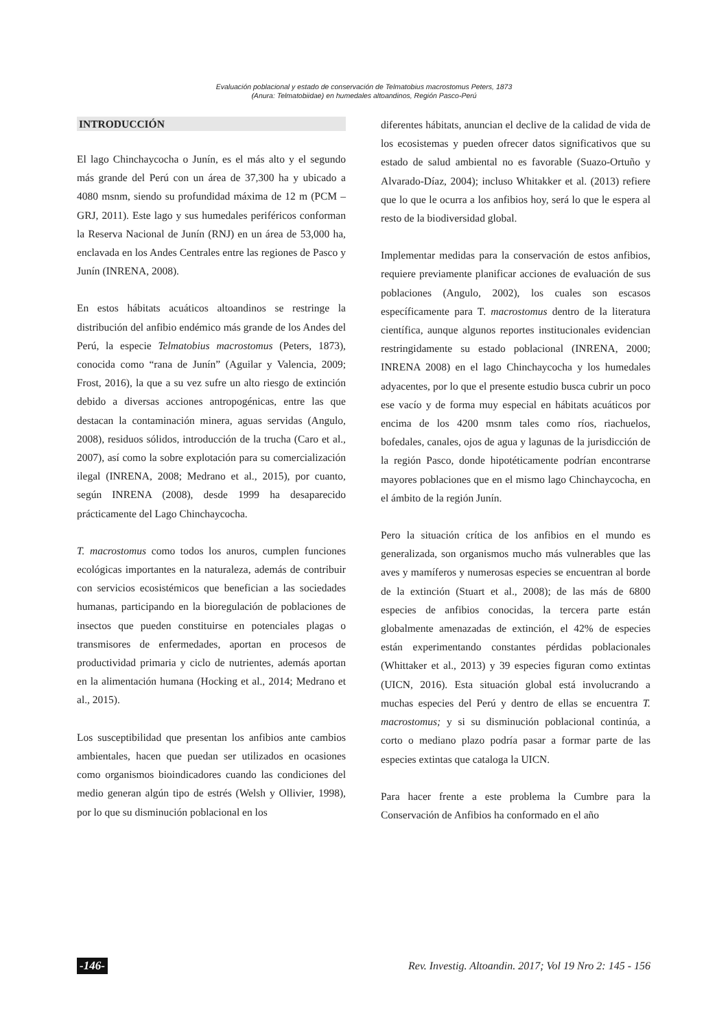Evaluación poblacional y estado de conservación de Telmatobius macrostomus Peters, 1873
(Anura: Telmatobiidae) en humedales altoandinos, Región Pasco-Perú
INTRODUCCIÓN
El lago Chinchaycocha o Junín, es el más alto y el segundo más grande del Perú con un área de 37,300 ha y ubicado a 4080 msnm, siendo su profundidad máxima de 12 m (PCM – GRJ, 2011). Este lago y sus humedales periféricos conforman la Reserva Nacional de Junín (RNJ) en un área de 53,000 ha, enclavada en los Andes Centrales entre las regiones de Pasco y Junín (INRENA, 2008).
En estos hábitats acuáticos altoandinos se restringe la distribución del anfibio endémico más grande de los Andes del Perú, la especie Telmatobius macrostomus (Peters, 1873), conocida como “rana de Junín” (Aguilar y Valencia, 2009; Frost, 2016), la que a su vez sufre un alto riesgo de extinción debido a diversas acciones antropogénicas, entre las que destacan la contaminación minera, aguas servidas (Angulo, 2008), residuos sólidos, introducción de la trucha (Caro et al., 2007), así como la sobre explotación para su comercialización ilegal (INRENA, 2008; Medrano et al., 2015), por cuanto, según INRENA (2008), desde 1999 ha desaparecido prácticamente del Lago Chinchaycocha.
T. macrostomus como todos los anuros, cumplen funciones ecológicas importantes en la naturaleza, además de contribuir con servicios ecosistémicos que benefician a las sociedades humanas, participando en la bioregulación de poblaciones de insectos que pueden constituirse en potenciales plagas o transmisores de enfermedades, aportan en procesos de productividad primaria y ciclo de nutrientes, además aportan en la alimentación humana (Hocking et al., 2014; Medrano et al., 2015).
Los susceptibilidad que presentan los anfibios ante cambios ambientales, hacen que puedan ser utilizados en ocasiones como organismos bioindicadores cuando las condiciones del medio generan algún tipo de estrés (Welsh y Ollivier, 1998), por lo que su disminución poblacional en los
diferentes hábitats, anuncian el declive de la calidad de vida de los ecosistemas y pueden ofrecer datos significativos que su estado de salud ambiental no es favorable (Suazo-Ortuño y Alvarado-Díaz, 2004); incluso Whitakker et al. (2013) refiere que lo que le ocurra a los anfibios hoy, será lo que le espera al resto de la biodiversidad global.
Implementar medidas para la conservación de estos anfibios, requiere previamente planificar acciones de evaluación de sus poblaciones (Angulo, 2002), los cuales son escasos específicamente para T. macrostomus dentro de la literatura científica, aunque algunos reportes institucionales evidencian restringidamente su estado poblacional (INRENA, 2000; INRENA 2008) en el lago Chinchaycocha y los humedales adyacentes, por lo que el presente estudio busca cubrir un poco ese vacío y de forma muy especial en hábitats acuáticos por encima de los 4200 msnm tales como ríos, riachuelos, bofedales, canales, ojos de agua y lagunas de la jurisdicción de la región Pasco, donde hipotéticamente podrían encontrarse mayores poblaciones que en el mismo lago Chinchaycocha, en el ámbito de la región Junín.
Pero la situación crítica de los anfibios en el mundo es generalizada, son organismos mucho más vulnerables que las aves y mamíferos y numerosas especies se encuentran al borde de la extinción (Stuart et al., 2008); de las más de 6800 especies de anfibios conocidas, la tercera parte están globalmente amenazadas de extinción, el 42% de especies están experimentando constantes pérdidas poblacionales (Whittaker et al., 2013) y 39 especies figuran como extintas (UICN, 2016). Esta situación global está involucrando a muchas especies del Perú y dentro de ellas se encuentra T. macrostomus; y si su disminución poblacional continúa, a corto o mediano plazo podría pasar a formar parte de las especies extintas que cataloga la UICN.
Para hacer frente a este problema la Cumbre para la Conservación de Anfibios ha conformado en el año
-146- Rev. Investig. Altoandin. 2017; Vol 19 Nro 2: 145 - 156